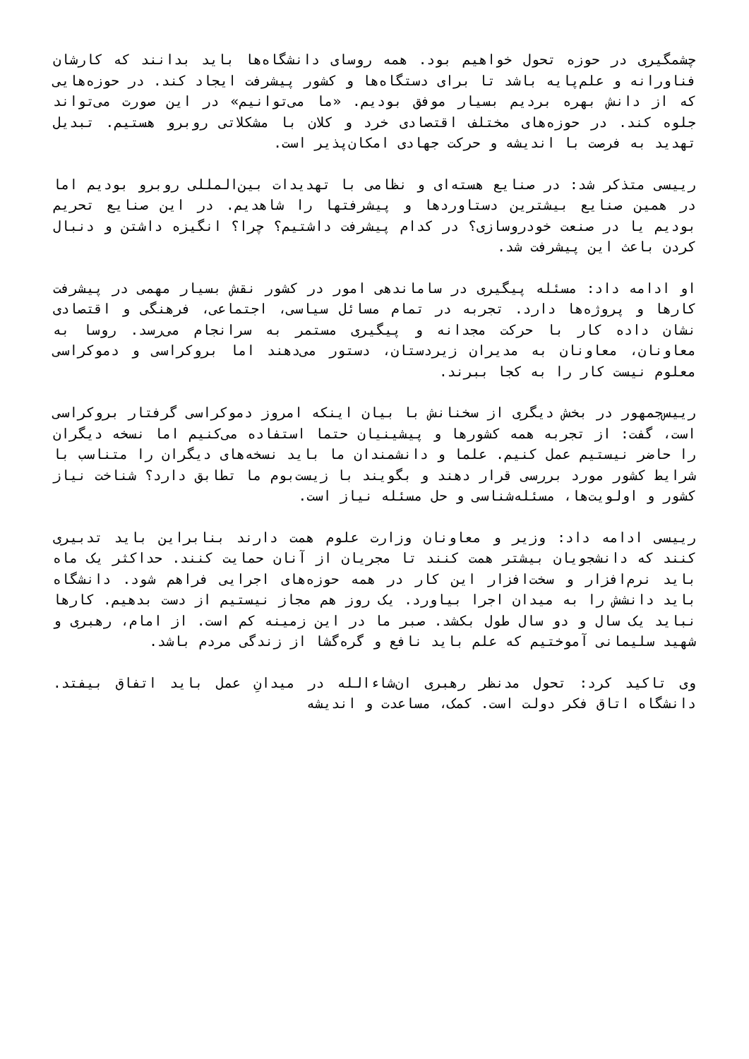چشمگیری در حوزه تحول خواهیم بود. همه روسای دانشگاه‌ها باید بدانند که کارشان فناورانه و علم‌پایه باشد تا برای دستگاه‌ها و کشور پیشرفت ایجاد کند. در حوزه‌هایی که از دانش بهره بردیم بسیار موفق بودیم. «ما می‌توانیم» در این صورت می‌تواند جلوه کند. در حوزه‌های مختلف اقتصادی خرد و کلان با مشکلاتی روبرو هستیم. تبدیل تهدید به فرصت با اندیشه و حرکت جهادی امکان‌پذیر است.
رییسی متذکر شد: در صنایع هسته‌ای و نظامی با تهدیدات بین‌المللی روبرو بودیم اما در همین صنایع بیشترین دستاوردها و پیشرفتها را شاهدیم. در این صنایع تحریم بودیم یا در صنعت خودروسازی؟ در کدام پیشرفت داشتیم؟ چرا؟ انگیزه داشتن و دنبال کردن باعث این پیشرفت شد.
او ادامه داد: مسئله پیگیری در ساماندهی امور در کشور نقش بسیار مهمی در پیشرفت کارها و پروژه‌ها دارد. تجربه در تمام مسائل سیاسی، اجتماعی، فرهنگی و اقتصادی نشان داده کار با حرکت مجدانه و پیگیری مستمر به سرانجام می‌رسد. روسا به معاونان، معاونان به مدیران زیردستان، دستور می‌دهند اما بروکراسی و دموکراسی معلوم نیست کار را به کجا ببرند.
رییس‌جمهور در بخش دیگری از سخنانش با بیان اینکه امروز دموکراسی گرفتار بروکراسی است، گفت: از تجربه همه کشورها و پیشینیان حتما استفاده می‌کنیم اما نسخه دیگران را حاضر نیستیم عمل کنیم. علما و دانشمندان ما باید نسخه‌های دیگران را متناسب با شرایط کشور مورد بررسی قرار دهند و بگویند با زیست‌بوم ما تطابق دارد؟ شناخت نیاز کشور و اولویت‌ها، مسئله‌شناسی و حل مسئله نیاز است.
رییسی ادامه داد: وزیر و معاونان وزارت علوم همت دارند بنابراین باید تدبیری کنند که دانشجویان بیشتر همت کنند تا مجریان از آنان حمایت کنند. حداکثر یک ماه باید نرم‌افزار و سخت‌افزار این کار در همه حوزه‌های اجرایی فراهم شود. دانشگاه باید دانشش را به میدان اجرا بیاورد. یک روز هم مجاز نیستیم از دست بدهیم. کارها نباید یک سال و دو سال طول بکشد. صبر ما در این زمینه کم است. از امام، رهبری و شهید سلیمانی آموختیم که علم باید نافع و گره‌گشا از زندگی مردم باشد.
وی تاکید کرد: تحول مدنظر رهبری ان‌شاءالله در میدانِ عمل باید اتفاق بیفتد. دانشگاه اتاق فکر دولت است. کمک، مساعدت و اندیشه